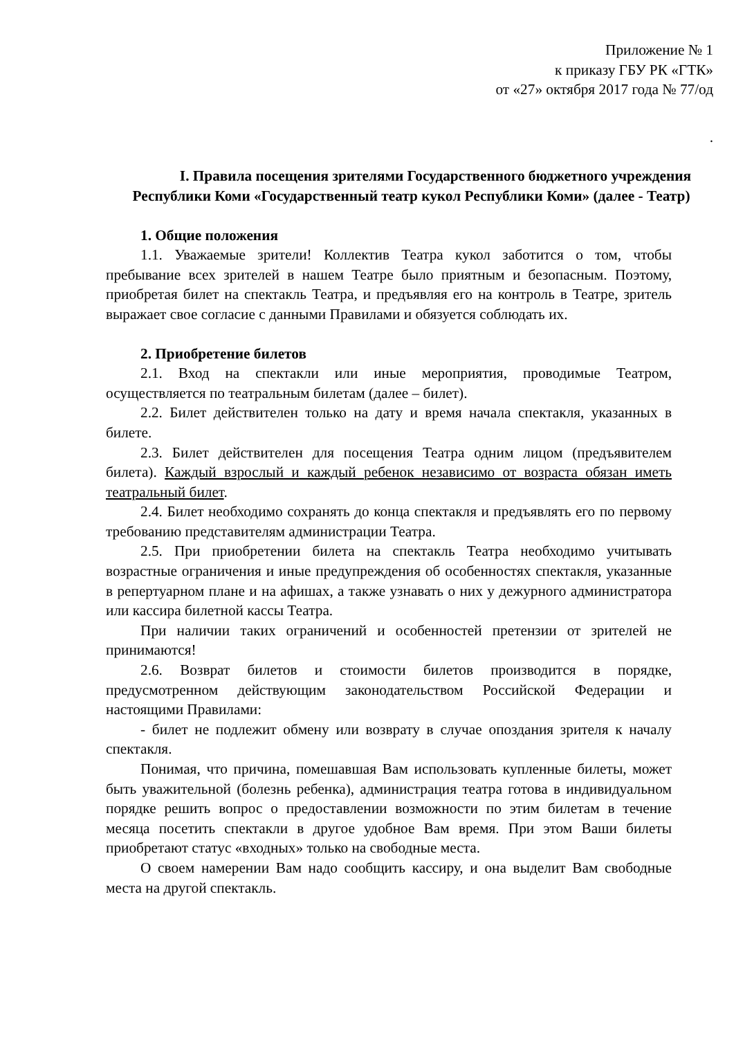Приложение № 1
к приказу ГБУ РК «ГТК»
от «27» октября 2017 года № 77/од
.
I. Правила посещения зрителями Государственного бюджетного учреждения Республики Коми «Государственный театр кукол Республики Коми» (далее - Театр)
1. Общие положения
1.1. Уважаемые зрители! Коллектив Театра кукол заботится о том, чтобы пребывание всех зрителей в нашем Театре было приятным и безопасным. Поэтому, приобретая билет на спектакль Театра, и предъявляя его на контроль в Театре, зритель выражает свое согласие с данными Правилами и обязуется соблюдать их.
2. Приобретение билетов
2.1. Вход на спектакли или иные мероприятия, проводимые Театром, осуществляется по театральным билетам (далее – билет).
2.2. Билет действителен только на дату и время начала спектакля, указанных в билете.
2.3. Билет действителен для посещения Театра одним лицом (предъявителем билета). Каждый взрослый и каждый ребенок независимо от возраста обязан иметь театральный билет.
2.4. Билет необходимо сохранять до конца спектакля и предъявлять его по первому требованию представителям администрации Театра.
2.5. При приобретении билета на спектакль Театра необходимо учитывать возрастные ограничения и иные предупреждения об особенностях спектакля, указанные в репертуарном плане и на афишах, а также узнавать о них у дежурного администратора или кассира билетной кассы Театра.
При наличии таких ограничений и особенностей претензии от зрителей не принимаются!
2.6. Возврат билетов и стоимости билетов производится в порядке, предусмотренном действующим законодательством Российской Федерации и настоящими Правилами:
- билет не подлежит обмену или возврату в случае опоздания зрителя к началу спектакля.
Понимая, что причина, помешавшая Вам использовать купленные билеты, может быть уважительной (болезнь ребенка), администрация театра готова в индивидуальном порядке решить вопрос о предоставлении возможности по этим билетам в течение месяца посетить спектакли в другое удобное Вам время. При этом Ваши билеты приобретают статус «входных» только на свободные места.
О своем намерении Вам надо сообщить кассиру, и она выделит Вам свободные места на другой спектакль.